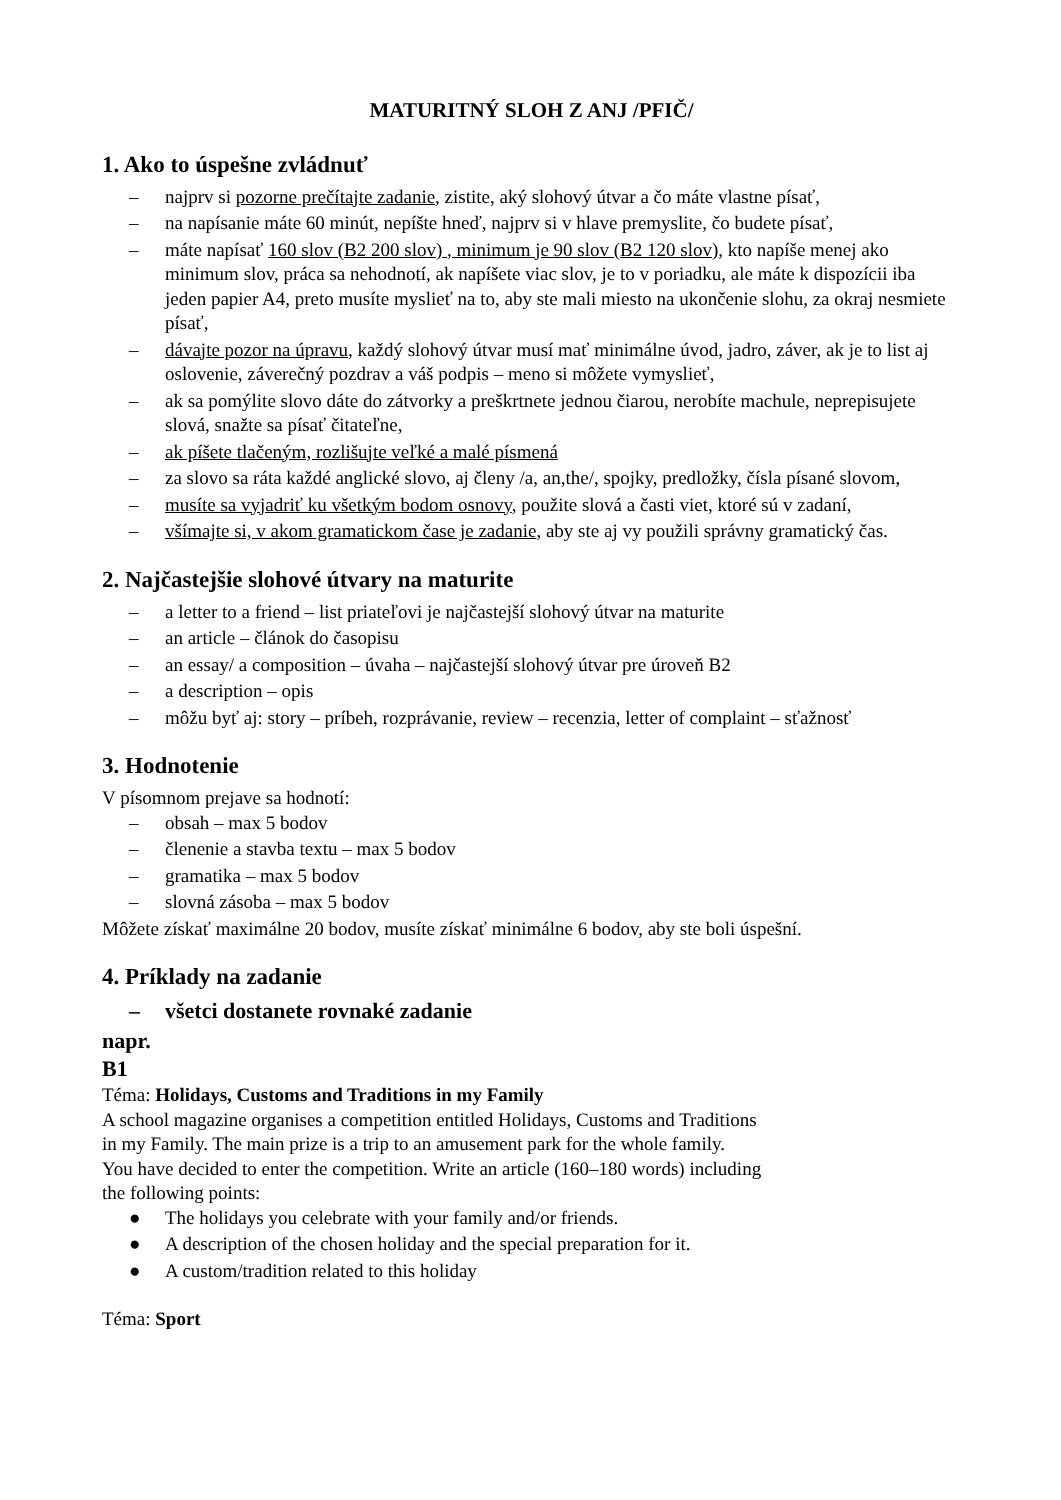MATURITNÝ SLOH Z ANJ /PFIČ/
1. Ako to úspešne zvládnuť
– najprv si pozorne prečítajte zadanie, zistite, aký slohový útvar a čo máte vlastne písať,
– na napísanie máte 60 minút, nepíšte hneď, najprv si v hlave premyslite, čo budete písať,
– máte napísať 160 slov (B2 200 slov) , minimum je 90 slov (B2 120 slov), kto napíše menej ako minimum slov, práca sa nehodnotí, ak napíšete viac slov, je to v poriadku, ale máte k dispozícii iba jeden papier A4, preto musíte myslieť na to, aby ste mali miesto na ukončenie slohu, za okraj nesmiete písať,
– dávajte pozor na úpravu, každý slohový útvar musí mať minimálne úvod, jadro, záver, ak je to list aj oslovenie, záverečný pozdrav a váš podpis – meno si môžete vymyslieť,
– ak sa pomýlite slovo dáte do zátvorky a preškrtnete jednou čiarou, nerobíte machule, neprepisujete slová, snažte sa písať čitateľne,
– ak píšete tlačeným, rozlišujte veľké a malé písmená
– za slovo sa ráta každé anglické slovo, aj členy /a, an,the/, spojky, predložky, čísla písané slovom,
– musíte sa vyjadriť ku všetkým bodom osnovy, použite slová a časti viet, ktoré sú v zadaní,
– všímajte si, v akom gramatickom čase je zadanie, aby ste aj vy použili správny gramatický čas.
2. Najčastejšie slohové útvary na maturite
– a letter to a friend – list priateľovi je najčastejší slohový útvar na maturite
– an article – článok do časopisu
– an essay/ a composition – úvaha – najčastejší slohový útvar pre úroveň B2
– a description – opis
– môžu byť aj: story – príbeh, rozprávanie, review – recenzia, letter of complaint – sťažnosť
3. Hodnotenie
V písomnom prejave sa hodnotí:
– obsah – max 5 bodov
– členenie a stavba textu – max 5 bodov
– gramatika – max 5 bodov
– slovná zásoba – max 5 bodov
Môžete získať maximálne 20 bodov, musíte získať minimálne 6 bodov, aby ste boli úspešní.
4. Príklady na zadanie
– všetci dostanete rovnaké zadanie
napr.
B1
Téma: Holidays, Customs and Traditions in my Family
A school magazine organises a competition entitled Holidays, Customs and Traditions
in my Family. The main prize is a trip to an amusement park for the whole family.
You have decided to enter the competition. Write an article (160–180 words) including
the following points:
● The holidays you celebrate with your family and/or friends.
● A description of the chosen holiday and the special preparation for it.
● A custom/tradition related to this holiday
Téma: Sport